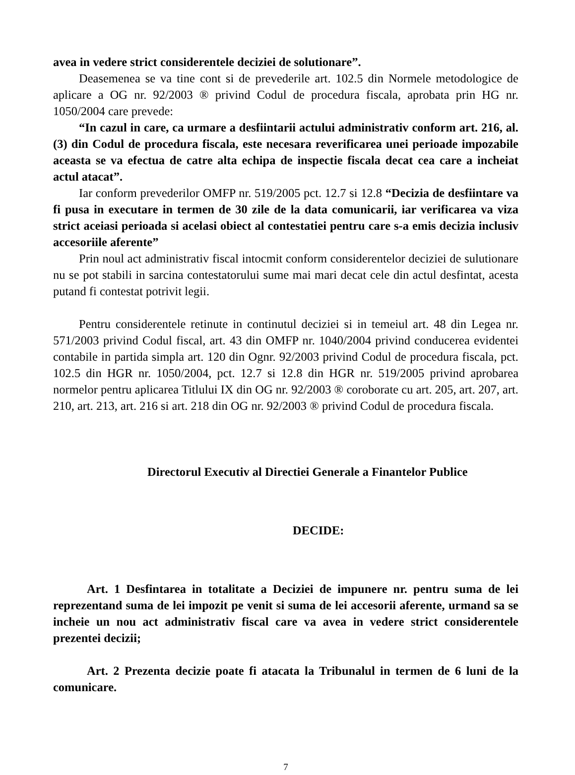avea in vedere strict considerentele deciziei de solutionare”.
Deasemenea se va tine cont si de prevederile art. 102.5 din Normele metodologice de aplicare a OG nr. 92/2003 ® privind Codul de procedura fiscala, aprobata prin HG nr. 1050/2004 care prevede:
“In cazul in care, ca urmare a desfiintarii actului administrativ conform art. 216, al. (3) din Codul de procedura fiscala, este necesara reverificarea unei perioade impozabile aceasta se va efectua de catre alta echipa de inspectie fiscala decat cea care a incheiat actul atacat”.
Iar conform prevederilor OMFP nr. 519/2005 pct. 12.7 si 12.8 “Decizia de desfiintare va fi pusa in executare in termen de 30 zile de la data comunicarii, iar verificarea va viza strict aceiasi perioada si acelasi obiect al contestatiei pentru care s-a emis decizia inclusiv accesoriile aferente”
Prin noul act administrativ fiscal intocmit conform considerentelor deciziei de sulutionare nu se pot stabili in sarcina contestatorului sume mai mari decat cele din actul desfintat, acesta putand fi contestat potrivit legii.
Pentru considerentele retinute in continutul deciziei si in temeiul art. 48 din Legea nr. 571/2003 privind Codul fiscal, art. 43 din OMFP nr. 1040/2004 privind conducerea evidentei contabile in partida simpla art. 120 din Ognr. 92/2003 privind Codul de procedura fiscala, pct. 102.5 din HGR nr. 1050/2004, pct. 12.7 si 12.8 din HGR nr. 519/2005 privind aprobarea normelor pentru aplicarea Titlului IX din OG nr. 92/2003 ® coroborate cu art. 205, art. 207, art. 210, art. 213, art. 216 si art. 218 din OG nr. 92/2003 ® privind Codul de procedura fiscala.
Directorul Executiv al Directiei Generale a Finantelor Publice
DECIDE:
Art. 1 Desfintarea in totalitate a Deciziei de impunere nr. pentru suma de lei reprezentand suma de lei impozit pe venit si suma de lei accesorii aferente, urmand sa se incheie un nou act administrativ fiscal care va avea in vedere strict considerentele prezentei decizii;
Art. 2 Prezenta decizie poate fi atacata la Tribunalul in termen de 6 luni de la comunicare.
7